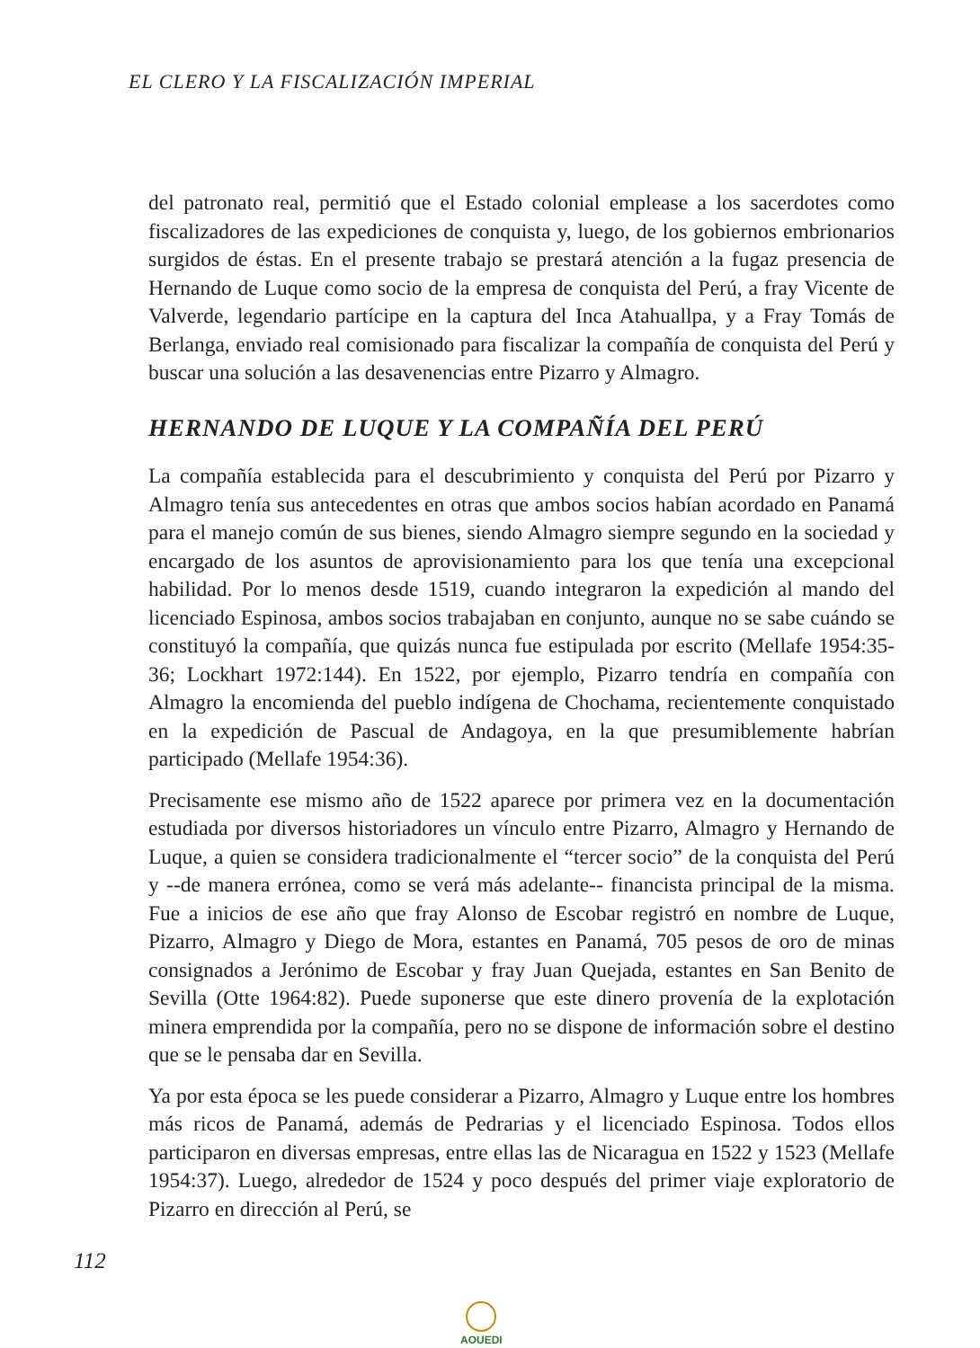EL CLERO Y LA FISCALIZACIÓN IMPERIAL
del patronato real, permitió que el Estado colonial emplease a los sacerdotes como fiscalizadores de las expediciones de conquista y, luego, de los gobiernos embrionarios surgidos de éstas. En el presente trabajo se prestará atención a la fugaz presencia de Hernando de Luque como socio de la empresa de conquista del Perú, a fray Vicente de Valverde, legendario partícipe en la captura del Inca Atahuallpa, y a Fray Tomás de Berlanga, enviado real comisionado para fiscalizar la compañía de conquista del Perú y buscar una solución a las desavenencias entre Pizarro y Almagro.
HERNANDO DE LUQUE Y LA COMPAÑÍA DEL PERÚ
La compañía establecida para el descubrimiento y conquista del Perú por Pizarro y Almagro tenía sus antecedentes en otras que ambos socios habían acordado en Panamá para el manejo común de sus bienes, siendo Almagro siempre segundo en la sociedad y encargado de los asuntos de aprovisionamiento para los que tenía una excepcional habilidad. Por lo menos desde 1519, cuando integraron la expedición al mando del licenciado Espinosa, ambos socios trabajaban en conjunto, aunque no se sabe cuándo se constituyó la compañía, que quizás nunca fue estipulada por escrito (Mellafe 1954:35-36; Lockhart 1972:144). En 1522, por ejemplo, Pizarro tendría en compañía con Almagro la encomienda del pueblo indígena de Chochama, recientemente conquistado en la expedición de Pascual de Andagoya, en la que presumiblemente habrían participado (Mellafe 1954:36).
Precisamente ese mismo año de 1522 aparece por primera vez en la documentación estudiada por diversos historiadores un vínculo entre Pizarro, Almagro y Hernando de Luque, a quien se considera tradicionalmente el “tercer socio” de la conquista del Perú y --de manera errónea, como se verá más adelante-- financista principal de la misma. Fue a inicios de ese año que fray Alonso de Escobar registró en nombre de Luque, Pizarro, Almagro y Diego de Mora, estantes en Panamá, 705 pesos de oro de minas consignados a Jerónimo de Escobar y fray Juan Quejada, estantes en San Benito de Sevilla (Otte 1964:82). Puede suponerse que este dinero provenía de la explotación minera emprendida por la compañía, pero no se dispone de información sobre el destino que se le pensaba dar en Sevilla.
Ya por esta época se les puede considerar a Pizarro, Almagro y Luque entre los hombres más ricos de Panamá, además de Pedrarias y el licenciado Espinosa. Todos ellos participaron en diversas empresas, entre ellas las de Nicaragua en 1522 y 1523 (Mellafe 1954:37). Luego, alrededor de 1524 y poco después del primer viaje exploratorio de Pizarro en dirección al Perú, se
112
AOUEDI